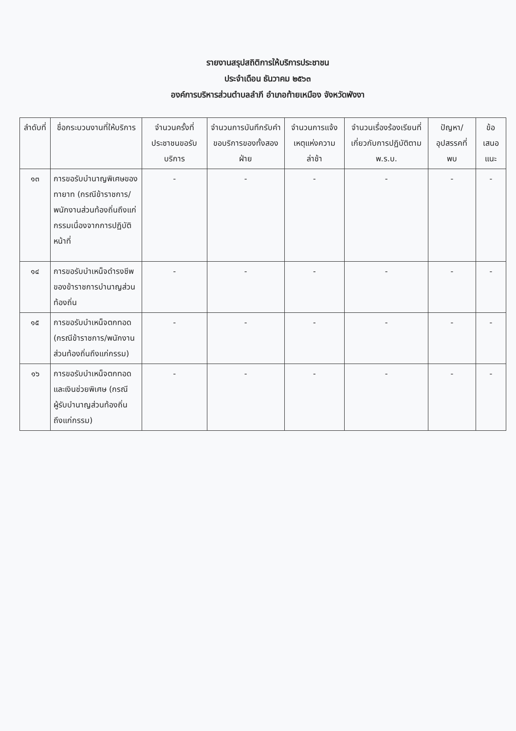รายงานสรุปสถิติการให้บริการประชาชน
ประจำเดือน ธันวาคม ๒๕๖๓
องค์การบริหารส่วนตำบลลำภี อำเภอท้ายเหมือง จังหวัดพังงา
| ลำดับที่ | ชื่อกระบวนงานที่ให้บริการ | จำนวนครั้งที่ประชาชนขอรับบริการ | จำนวนการบันทึกรับคำขอบริการของทั้งสองฝ่าย | จำนวนการแจ้งเหตุแห่งความล่าช้า | จำนวนเรื่องร้องเรียนที่เกี่ยวกับการปฏิบัติตาม พ.ร.บ. | ปัญหา/อุปสรรคที่พบ | ข้อเสนอแนะ |
| --- | --- | --- | --- | --- | --- | --- | --- |
| ๑๓ | การขอรับบำนาญพิเศษของทายาท (กรณีข้าราชการ/พนักงานส่วนท้องถิ่นถึงแก่กรรมเนื่องจากการปฏิบัติหน้าที่ | - | - | - | - | - | - |
| ๑๔ | การขอรับบำเหน็จดำรงชีพของข้าราชการบำนาญส่วนท้องถิ่น | - | - | - | - | - | - |
| ๑๕ | การขอรับบำเหน็จตกทอด (กรณีข้าราชการ/พนักงานส่วนท้องถิ่นถึงแก่กรรม) | - | - | - | - | - | - |
| ๑๖ | การขอรับบำเหน็จตกทอดและเงินช่วยพิเศษ (กรณีผู้รับบำนาญส่วนท้องถิ่นถึงแก่กรรม) | - | - | - | - | - | - |